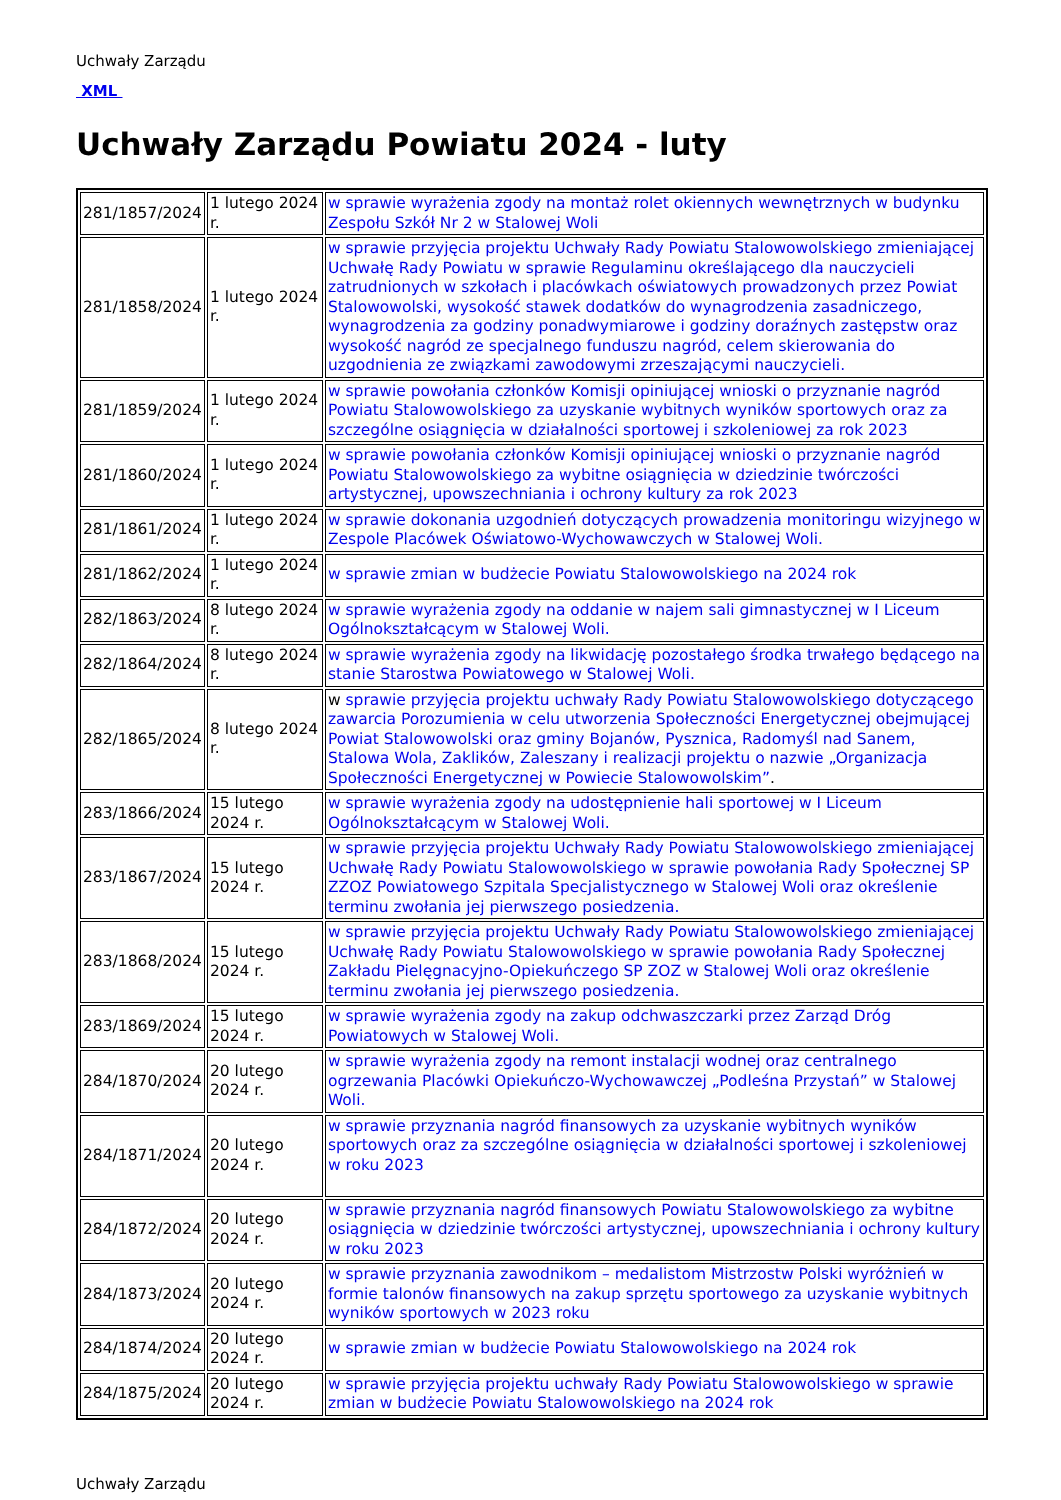Uchwały Zarządu
XML
Uchwały Zarządu Powiatu 2024 - luty
| 281/1857/2024 | 1 lutego 2024 r. | w sprawie wyrażenia zgody na montaż rolet okiennych wewnętrznych w budynku Zespołu Szkół Nr 2 w Stalowej Woli |
| 281/1858/2024 | 1 lutego 2024 r. | w sprawie przyjęcia projektu Uchwały Rady Powiatu Stalowowolskiego zmieniającej Uchwałę Rady Powiatu w sprawie Regulaminu określającego dla nauczycieli zatrudnionych w szkołach i placówkach oświatowych prowadzonych przez Powiat Stalowowolski, wysokość stawek dodatków do wynagrodzenia zasadniczego, wynagrodzenia za godziny ponadwymiarowe i godziny doraźnych zastępstw oraz wysokość nagród ze specjalnego funduszu nagród, celem skierowania do uzgodnienia ze związkami zawodowymi zrzeszającymi nauczycieli. |
| 281/1859/2024 | 1 lutego 2024 r. | w sprawie powołania członków Komisji opiniującej wnioski o przyznanie nagród Powiatu Stalowowolskiego za uzyskanie wybitnych wyników sportowych oraz za szczególne osiągnięcia w działalności sportowej i szkoleniowej za rok 2023 |
| 281/1860/2024 | 1 lutego 2024 r. | w sprawie powołania członków Komisji opiniującej wnioski o przyznanie nagród Powiatu Stalowowolskiego za wybitne osiągnięcia w dziedzinie twórczości artystycznej, upowszechniania i ochrony kultury za rok 2023 |
| 281/1861/2024 | 1 lutego 2024 r. | w sprawie dokonania uzgodnień dotyczących prowadzenia monitoringu wizyjnego w Zespole Placówek Oświatowo-Wychowawczych w Stalowej Woli. |
| 281/1862/2024 | 1 lutego 2024 r. | w sprawie zmian w budżecie Powiatu Stalowowolskiego na 2024 rok |
| 282/1863/2024 | 8 lutego 2024 r. | w sprawie wyrażenia zgody na oddanie w najem sali gimnastycznej w I Liceum Ogólnokształcącym w Stalowej Woli. |
| 282/1864/2024 | 8 lutego 2024 r. | w sprawie wyrażenia zgody na likwidację pozostałego środka trwałego będącego na stanie Starostwa Powiatowego w Stalowej Woli. |
| 282/1865/2024 | 8 lutego 2024 r. | w sprawie przyjęcia projektu uchwały Rady Powiatu Stalowowolskiego dotyczącego zawarcia Porozumienia w celu utworzenia Społeczności Energetycznej obejmującej Powiat Stalowowolski oraz gminy Bojanów, Pysznica, Radomyśl nad Sanem, Stalowa Wola, Zaklików, Zaleszany i realizacji projektu o nazwie „Organizacja Społeczności Energetycznej w Powiecie Stalowowolskim” . |
| 283/1866/2024 | 15 lutego 2024 r. | w sprawie wyrażenia zgody na udostępnienie hali sportowej w I Liceum Ogólnokształcącym w Stalowej Woli. |
| 283/1867/2024 | 15 lutego 2024 r. | w sprawie przyjęcia projektu Uchwały Rady Powiatu Stalowowolskiego zmieniającej Uchwałę Rady Powiatu Stalowowolskiego w sprawie powołania Rady Społecznej SP ZZOZ Powiatowego Szpitala Specjalistycznego w Stalowej Woli oraz określenie terminu zwołania jej pierwszego posiedzenia. |
| 283/1868/2024 | 15 lutego 2024 r. | w sprawie przyjęcia projektu Uchwały Rady Powiatu Stalowowolskiego zmieniającej Uchwałę Rady Powiatu Stalowowolskiego w sprawie powołania Rady Społecznej Zakładu Pielęgnacyjno-Opiekuńczego SP ZOZ w Stalowej Woli oraz określenie terminu zwołania jej pierwszego posiedzenia. |
| 283/1869/2024 | 15 lutego 2024 r. | w sprawie wyrażenia zgody na zakup odchwaszczarki przez Zarząd Dróg Powiatowych w Stalowej Woli. |
| 284/1870/2024 | 20 lutego 2024 r. | w sprawie wyrażenia zgody na remont instalacji wodnej oraz centralnego ogrzewania Placówki Opiekuńczo-Wychowawczej „Podleśna Przystań” w Stalowej Woli. |
| 284/1871/2024 | 20 lutego 2024 r. | w sprawie przyznania nagród finansowych za uzyskanie wybitnych wyników sportowych oraz za szczególne osiągnięcia w działalności sportowej i szkoleniowej w roku 2023 |
| 284/1872/2024 | 20 lutego 2024 r. | w sprawie przyznania nagród finansowych Powiatu Stalowowolskiego za wybitne osiągnięcia w dziedzinie twórczości artystycznej, upowszechniania i ochrony kultury w roku 2023 |
| 284/1873/2024 | 20 lutego 2024 r. | w sprawie przyznania zawodnikom – medalistom Mistrzostw Polski wyróżnień w formie talonów finansowych na zakup sprzętu sportowego za uzyskanie wybitnych wyników sportowych w 2023 roku |
| 284/1874/2024 | 20 lutego 2024 r. | w sprawie zmian w budżecie Powiatu Stalowowolskiego na 2024 rok |
| 284/1875/2024 | 20 lutego 2024 r. | w sprawie przyjęcia projektu uchwały Rady Powiatu Stalowowolskiego w sprawie zmian w budżecie Powiatu Stalowowolskiego na 2024 rok |
Uchwały Zarządu